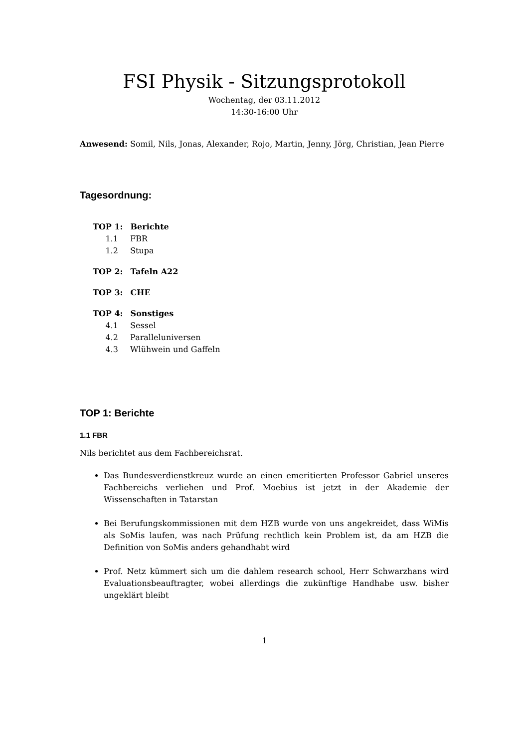FSI Physik - Sitzungsprotokoll
Wochentag, der 03.11.2012
14:30-16:00 Uhr
Anwesend: Somil, Nils, Jonas, Alexander, Rojo, Martin, Jenny, Jörg, Christian, Jean Pierre
Tagesordnung:
TOP 1: Berichte
1.1 FBR
1.2 Stupa
TOP 2: Tafeln A22
TOP 3: CHE
TOP 4: Sonstiges
4.1 Sessel
4.2 Paralleluniversen
4.3 Wlühwein und Gaffeln
TOP 1: Berichte
1.1 FBR
Nils berichtet aus dem Fachbereichsrat.
Das Bundesverdienstkreuz wurde an einen emeritierten Professor Gabriel unseres Fachbereichs verliehen und Prof. Moebius ist jetzt in der Akademie der Wissenschaften in Tatarstan
Bei Berufungskommissionen mit dem HZB wurde von uns angekreidet, dass WiMis als SoMis laufen, was nach Prüfung rechtlich kein Problem ist, da am HZB die Definition von SoMis anders gehandhabt wird
Prof. Netz kümmert sich um die dahlem research school, Herr Schwarzhans wird Evaluationsbeauftragter, wobei allerdings die zukünftige Handhabe usw. bisher ungeklärt bleibt
1